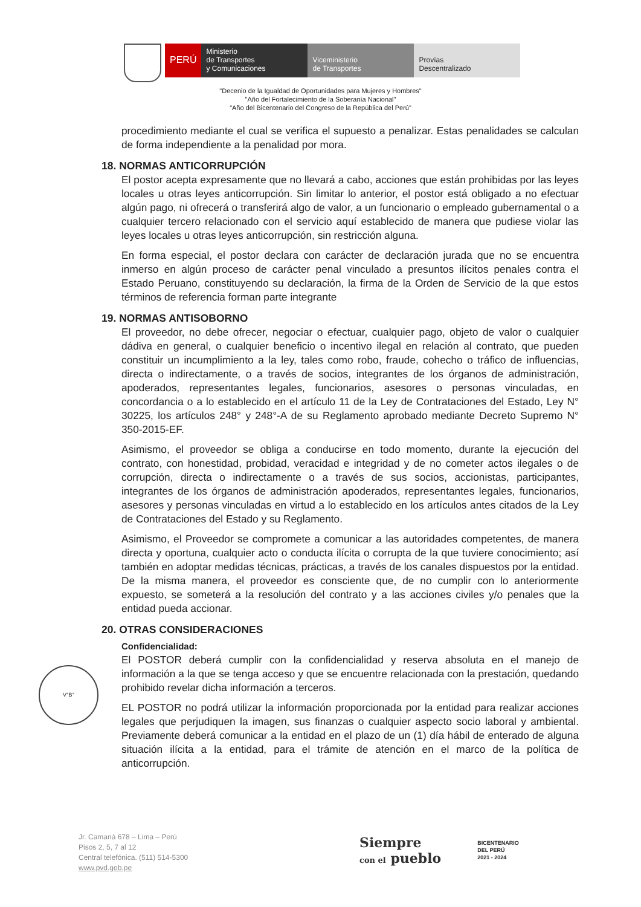PERÚ
Ministerio
de Transportes
y Comunicaciones
Viceministerio
de Transportes
Provías
Descentralizado
"Decenio de la Igualdad de Oportunidades para Mujeres y Hombres"
"Año del Fortalecimiento de la Soberanía Nacional"
"Año del Bicentenario del Congreso de la República del Perú"
procedimiento mediante el cual se verifica el supuesto a penalizar. Estas penalidades se calculan de forma independiente a la penalidad por mora.
18. NORMAS ANTICORRUPCIÓN
El postor acepta expresamente que no llevará a cabo, acciones que están prohibidas por las leyes locales u otras leyes anticorrupción. Sin limitar lo anterior, el postor está obligado a no efectuar algún pago, ni ofrecerá o transferirá algo de valor, a un funcionario o empleado gubernamental o a cualquier tercero relacionado con el servicio aquí establecido de manera que pudiese violar las leyes locales u otras leyes anticorrupción, sin restricción alguna.
En forma especial, el postor declara con carácter de declaración jurada que no se encuentra inmerso en algún proceso de carácter penal vinculado a presuntos ilícitos penales contra el Estado Peruano, constituyendo su declaración, la firma de la Orden de Servicio de la que estos términos de referencia forman parte integrante
19. NORMAS ANTISOBORNO
El proveedor, no debe ofrecer, negociar o efectuar, cualquier pago, objeto de valor o cualquier dádiva en general, o cualquier beneficio o incentivo ilegal en relación al contrato, que pueden constituir un incumplimiento a la ley, tales como robo, fraude, cohecho o tráfico de influencias, directa o indirectamente, o a través de socios, integrantes de los órganos de administración, apoderados, representantes legales, funcionarios, asesores o personas vinculadas, en concordancia o a lo establecido en el artículo 11 de la Ley de Contrataciones del Estado, Ley N° 30225, los artículos 248° y 248°-A de su Reglamento aprobado mediante Decreto Supremo N° 350-2015-EF.
Asimismo, el proveedor se obliga a conducirse en todo momento, durante la ejecución del contrato, con honestidad, probidad, veracidad e integridad y de no cometer actos ilegales o de corrupción, directa o indirectamente o a través de sus socios, accionistas, participantes, integrantes de los órganos de administración apoderados, representantes legales, funcionarios, asesores y personas vinculadas en virtud a lo establecido en los artículos antes citados de la Ley de Contrataciones del Estado y su Reglamento.
Asimismo, el Proveedor se compromete a comunicar a las autoridades competentes, de manera directa y oportuna, cualquier acto o conducta ilícita o corrupta de la que tuviere conocimiento; así también en adoptar medidas técnicas, prácticas, a través de los canales dispuestos por la entidad. De la misma manera, el proveedor es consciente que, de no cumplir con lo anteriormente expuesto, se someterá a la resolución del contrato y a las acciones civiles y/o penales que la entidad pueda accionar.
20. OTRAS CONSIDERACIONES
Confidencialidad:
El POSTOR deberá cumplir con la confidencialidad y reserva absoluta en el manejo de información a la que se tenga acceso y que se encuentre relacionada con la prestación, quedando prohibido revelar dicha información a terceros.
EL POSTOR no podrá utilizar la información proporcionada por la entidad para realizar acciones legales que perjudiquen la imagen, sus finanzas o cualquier aspecto socio laboral y ambiental. Previamente deberá comunicar a la entidad en el plazo de un (1) día hábil de enterado de alguna situación ilícita a la entidad, para el trámite de atención en el marco de la política de anticorrupción.
V°B°
Jr. Camaná 678 – Lima – Perú
Pisos 2, 5, 7 al 12
Central telefónica. (511) 514-5300
www.pvd.gob.pe
Siempre
con el pueblo
BICENTENARIO
DEL PERÚ
2021 - 2024